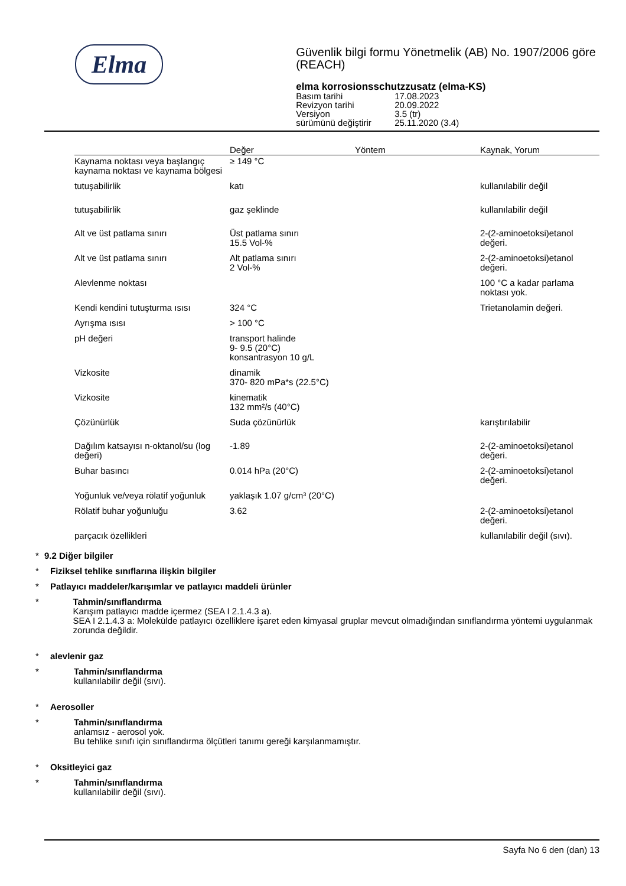Elma
Güvenlik bilgi formu Yönetmelik (AB) No. 1907/2006 göre (REACH)
elma korrosionsschutzzusatz (elma-KS)
| Basım tarihi | 17.08.2023 |
| Revizyon tarihi | 20.09.2022 |
| Versiyon | 3.5 (tr) |
| sürümünü değiştirir | 25.11.2020 (3.4) |
| | Değer | Yöntem | Kaynak, Yorum |
| --- | --- | --- | --- |
| Kaynama noktası veya başlangıç kaynama noktası ve kaynama bölgesi | ≥ 149 °C | | |
| tutuşabilirlik | katı | | kullanılabilir değil |
| tutuşabilirlik | gaz şeklinde | | kullanılabilir değil |
| Alt ve üst patlama sınırı | Üst patlama sınırı 15.5 Vol-% | | 2-(2-aminoetoksi)etanol değeri. |
| Alt ve üst patlama sınırı | Alt patlama sınırı 2 Vol-% | | 2-(2-aminoetoksi)etanol değeri. |
| Alevlenme noktası | | | 100 °C a kadar parlama noktası yok. |
| Kendi kendini tutuşturma ısısı | 324 °C | | Trietanolamin değeri. |
| Ayrışma ısısı | > 100 °C | | |
| pH değeri | transport halinde 9- 9.5 (20°C) konsantrasyon 10 g/L | | |
| Vizkosite | dinamik 370- 820 mPa*s (22.5°C) | | |
| Vizkosite | kinematik 132 mm²/s (40°C) | | |
| Çözünürlük | Suda çözünürlük | | karıştırılabilir |
| Dağılım katsayısı n-oktanol/su (log değeri) | -1.89 | | 2-(2-aminoetoksi)etanol değeri. |
| Buhar basıncı | 0.014 hPa (20°C) | | 2-(2-aminoetoksi)etanol değeri. |
| Yoğunluk ve/veya rölatif yoğunluk | yaklaşık 1.07 g/cm³ (20°C) | | |
| Rölatif buhar yoğunluğu | 3.62 | | 2-(2-aminoetoksi)etanol değeri. |
| parçacık özellikleri | | | kullanılabilir değil (sıvı). |
* 9.2 Diğer bilgiler
* Fiziksel tehlike sınıflarına ilişkin bilgiler
* Patlayıcı maddeler/karışımlar ve patlayıcı maddeli ürünler
* Tahmin/sınıflandırma
Karışım patlayıcı madde içermez (SEA I 2.1.4.3 a).
SEA I 2.1.4.3 a: Molekülde patlayıcı özelliklere işaret eden kimyasal gruplar mevcut olmadığından sınıflandırma yöntemi uygulanmak zorunda değildir.
* alevlenir gaz
* Tahmin/sınıflandırma
kullanılabilir değil (sıvı).
* Aerosoller
* Tahmin/sınıflandırma
anlamsız - aerosol yok.
Bu tehlike sınıfı için sınıflandırma ölçütleri tanımı gereği karşılanmamıştır.
* Oksitleyici gaz
* Tahmin/sınıflandırma
kullanılabilir değil (sıvı).
Sayfa No 6 den (dan) 13